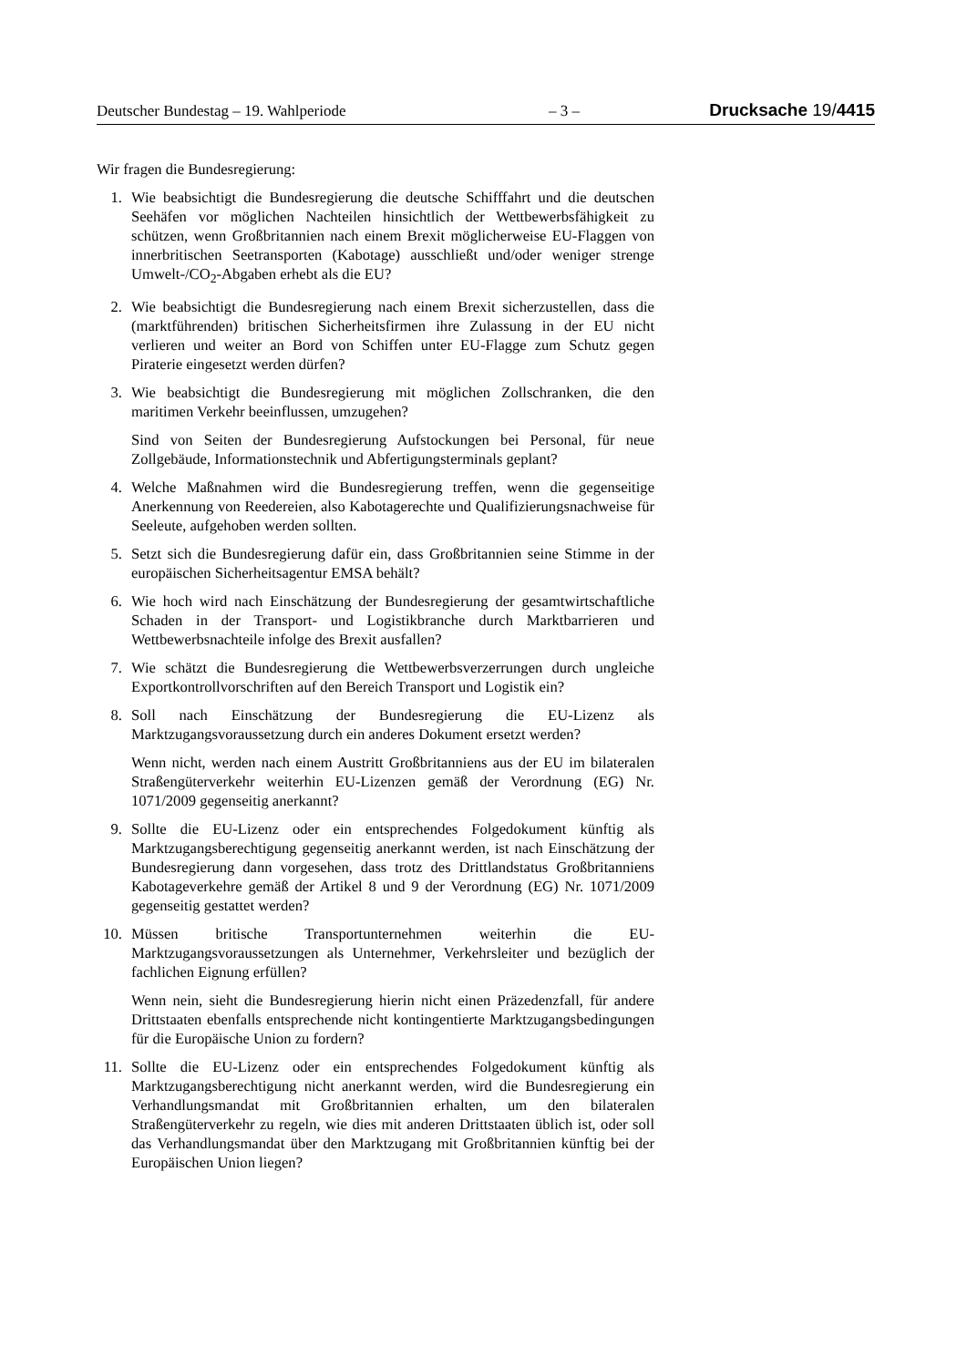Deutscher Bundestag – 19. Wahlperiode – 3 – Drucksache 19/4415
Wir fragen die Bundesregierung:
1. Wie beabsichtigt die Bundesregierung die deutsche Schifffahrt und die deutschen Seehäfen vor möglichen Nachteilen hinsichtlich der Wettbewerbsfähigkeit zu schützen, wenn Großbritannien nach einem Brexit möglicherweise EU-Flaggen von innerbritischen Seetransporten (Kabotage) ausschließt und/oder weniger strenge Umwelt-/CO<sub>2</sub>-Abgaben erhebt als die EU?
2. Wie beabsichtigt die Bundesregierung nach einem Brexit sicherzustellen, dass die (marktführenden) britischen Sicherheitsfirmen ihre Zulassung in der EU nicht verlieren und weiter an Bord von Schiffen unter EU-Flagge zum Schutz gegen Piraterie eingesetzt werden dürfen?
3. Wie beabsichtigt die Bundesregierung mit möglichen Zollschranken, die den maritimen Verkehr beeinflussen, umzugehen?
Sind von Seiten der Bundesregierung Aufstockungen bei Personal, für neue Zollgebäude, Informationstechnik und Abfertigungsterminals geplant?
4. Welche Maßnahmen wird die Bundesregierung treffen, wenn die gegenseitige Anerkennung von Reedereien, also Kabotagerechte und Qualifizierungsnachweise für Seeleute, aufgehoben werden sollten.
5. Setzt sich die Bundesregierung dafür ein, dass Großbritannien seine Stimme in der europäischen Sicherheitsagentur EMSA behält?
6. Wie hoch wird nach Einschätzung der Bundesregierung der gesamtwirtschaftliche Schaden in der Transport- und Logistikbranche durch Marktbarrieren und Wettbewerbsnachteile infolge des Brexit ausfallen?
7. Wie schätzt die Bundesregierung die Wettbewerbsverzerrungen durch ungleiche Exportkontrollvorschriften auf den Bereich Transport und Logistik ein?
8. Soll nach Einschätzung der Bundesregierung die EU-Lizenz als Marktzugangsvoraussetzung durch ein anderes Dokument ersetzt werden?
Wenn nicht, werden nach einem Austritt Großbritanniens aus der EU im bilateralen Straßengüterverkehr weiterhin EU-Lizenzen gemäß der Verordnung (EG) Nr. 1071/2009 gegenseitig anerkannt?
9. Sollte die EU-Lizenz oder ein entsprechendes Folgedokument künftig als Marktzugangsberechtigung gegenseitig anerkannt werden, ist nach Einschätzung der Bundesregierung dann vorgesehen, dass trotz des Drittlandstatus Großbritanniens Kabotageverkehre gemäß der Artikel 8 und 9 der Verordnung (EG) Nr. 1071/2009 gegenseitig gestattet werden?
10. Müssen britische Transportunternehmen weiterhin die EU-Marktzugangsvoraussetzungen als Unternehmer, Verkehrsleiter und bezüglich der fachlichen Eignung erfüllen?
Wenn nein, sieht die Bundesregierung hierin nicht einen Präzedenzfall, für andere Drittstaaten ebenfalls entsprechende nicht kontingentierte Marktzugangsbedingungen für die Europäische Union zu fordern?
11. Sollte die EU-Lizenz oder ein entsprechendes Folgedokument künftig als Marktzugangsberechtigung nicht anerkannt werden, wird die Bundesregierung ein Verhandlungsmandat mit Großbritannien erhalten, um den bilateralen Straßengüterverkehr zu regeln, wie dies mit anderen Drittstaaten üblich ist, oder soll das Verhandlungsmandat über den Marktzugang mit Großbritannien künftig bei der Europäischen Union liegen?